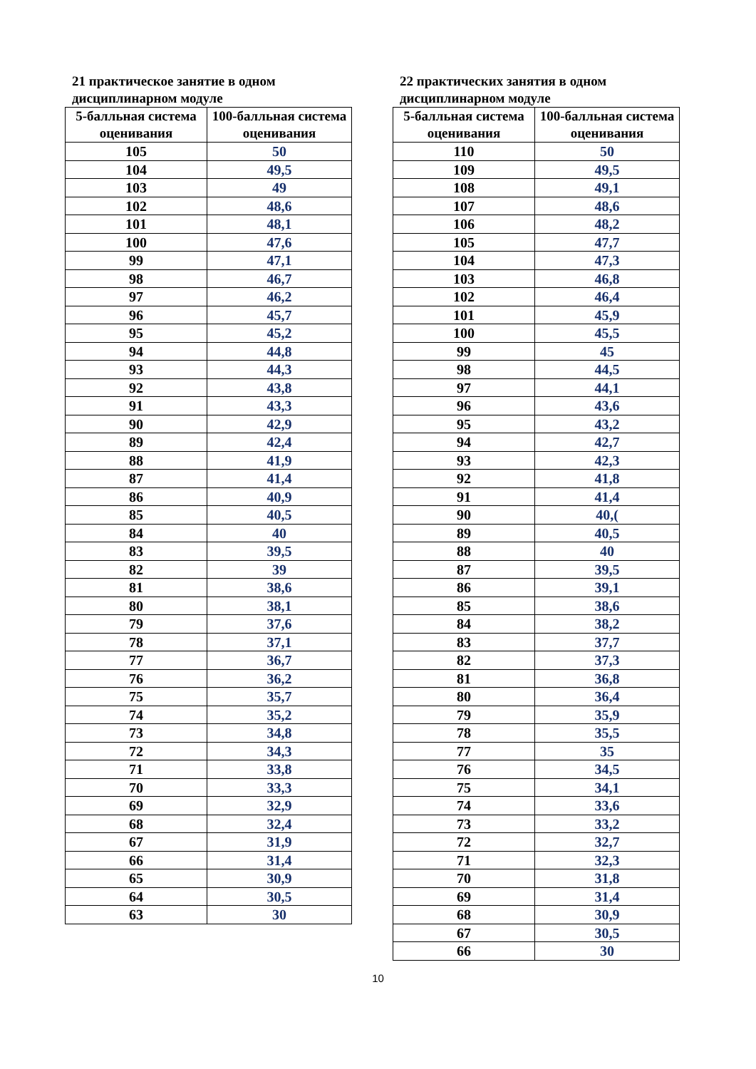21 практическое занятие в одном дисциплинарном модуле
| 5-балльная система оценивания | 100-балльная система оценивания |
| --- | --- |
| 105 | 50 |
| 104 | 49,5 |
| 103 | 49 |
| 102 | 48,6 |
| 101 | 48,1 |
| 100 | 47,6 |
| 99 | 47,1 |
| 98 | 46,7 |
| 97 | 46,2 |
| 96 | 45,7 |
| 95 | 45,2 |
| 94 | 44,8 |
| 93 | 44,3 |
| 92 | 43,8 |
| 91 | 43,3 |
| 90 | 42,9 |
| 89 | 42,4 |
| 88 | 41,9 |
| 87 | 41,4 |
| 86 | 40,9 |
| 85 | 40,5 |
| 84 | 40 |
| 83 | 39,5 |
| 82 | 39 |
| 81 | 38,6 |
| 80 | 38,1 |
| 79 | 37,6 |
| 78 | 37,1 |
| 77 | 36,7 |
| 76 | 36,2 |
| 75 | 35,7 |
| 74 | 35,2 |
| 73 | 34,8 |
| 72 | 34,3 |
| 71 | 33,8 |
| 70 | 33,3 |
| 69 | 32,9 |
| 68 | 32,4 |
| 67 | 31,9 |
| 66 | 31,4 |
| 65 | 30,9 |
| 64 | 30,5 |
| 63 | 30 |
22 практических занятия в одном дисциплинарном модуле
| 5-балльная система оценивания | 100-балльная система оценивания |
| --- | --- |
| 110 | 50 |
| 109 | 49,5 |
| 108 | 49,1 |
| 107 | 48,6 |
| 106 | 48,2 |
| 105 | 47,7 |
| 104 | 47,3 |
| 103 | 46,8 |
| 102 | 46,4 |
| 101 | 45,9 |
| 100 | 45,5 |
| 99 | 45 |
| 98 | 44,5 |
| 97 | 44,1 |
| 96 | 43,6 |
| 95 | 43,2 |
| 94 | 42,7 |
| 93 | 42,3 |
| 92 | 41,8 |
| 91 | 41,4 |
| 90 | 40,( |
| 89 | 40,5 |
| 88 | 40 |
| 87 | 39,5 |
| 86 | 39,1 |
| 85 | 38,6 |
| 84 | 38,2 |
| 83 | 37,7 |
| 82 | 37,3 |
| 81 | 36,8 |
| 80 | 36,4 |
| 79 | 35,9 |
| 78 | 35,5 |
| 77 | 35 |
| 76 | 34,5 |
| 75 | 34,1 |
| 74 | 33,6 |
| 73 | 33,2 |
| 72 | 32,7 |
| 71 | 32,3 |
| 70 | 31,8 |
| 69 | 31,4 |
| 68 | 30,9 |
| 67 | 30,5 |
| 66 | 30 |
10